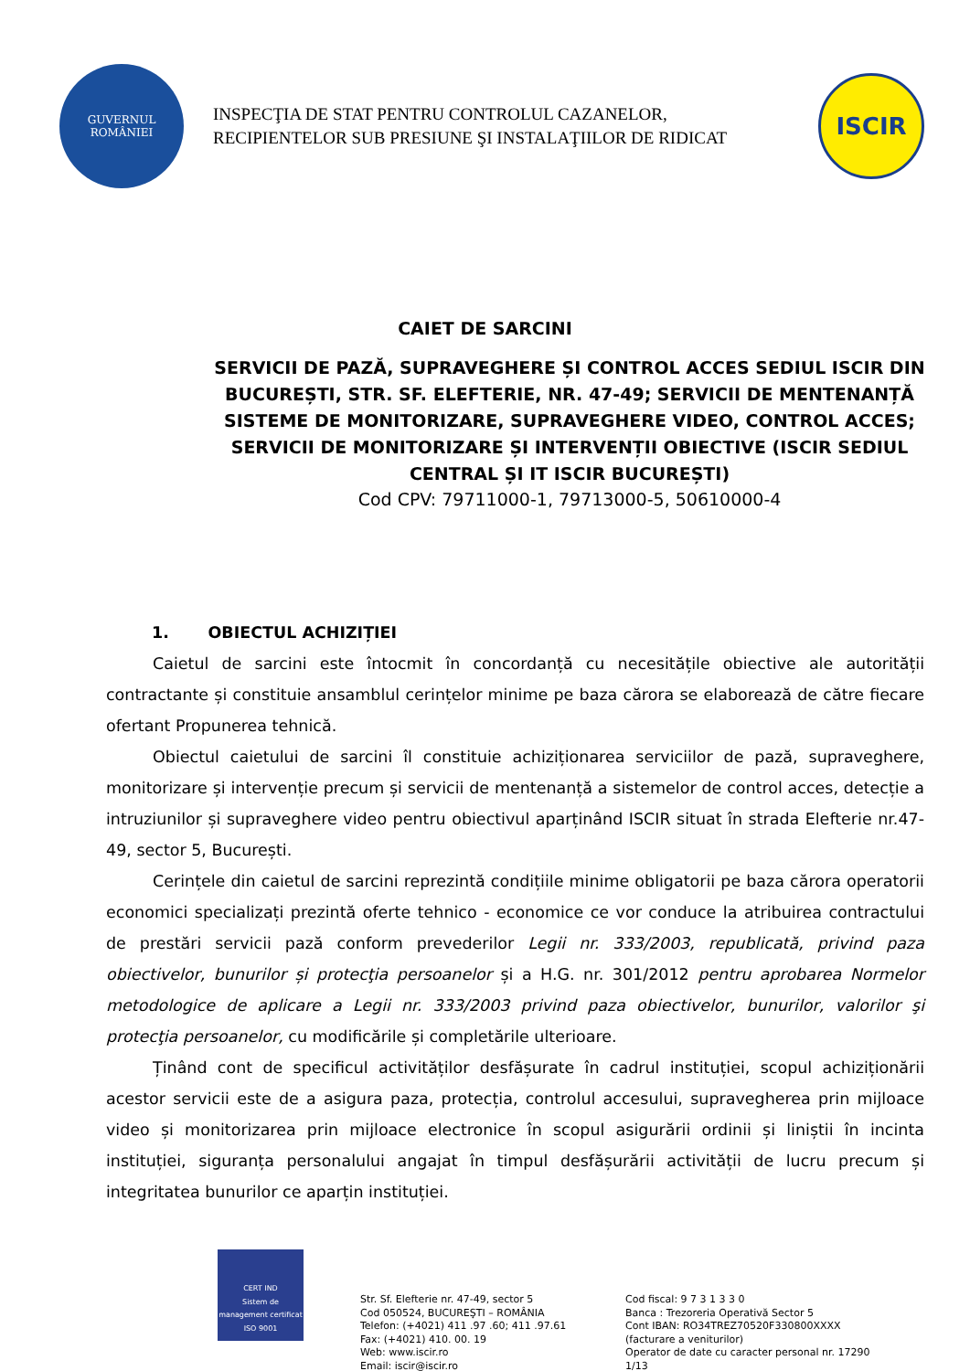GUVERNUL
ROMÂNIEI
INSPECŢIA DE STAT PENTRU CONTROLUL CAZANELOR,
RECIPIENTELOR SUB PRESIUNE ŞI INSTALAŢIILOR DE RIDICAT
ISCIR
CAIET DE SARCINI
SERVICII DE PAZĂ, SUPRAVEGHERE ȘI CONTROL ACCES SEDIUL ISCIR DIN BUCUREȘTI, STR. SF. ELEFTERIE, NR. 47-49; SERVICII DE MENTENANȚĂ SISTEME DE MONITORIZARE, SUPRAVEGHERE VIDEO, CONTROL ACCES; SERVICII DE MONITORIZARE ȘI INTERVENȚII OBIECTIVE (ISCIR SEDIUL CENTRAL ȘI IT ISCIR BUCUREȘTI)
Cod CPV: 79711000-1, 79713000-5, 50610000-4
1. OBIECTUL ACHIZIȚIEI
Caietul de sarcini este întocmit în concordanță cu necesitățile obiective ale autorității contractante și constituie ansamblul cerințelor minime pe baza cărora se elaborează de către fiecare ofertant Propunerea tehnică.
Obiectul caietului de sarcini îl constituie achiziționarea serviciilor de pază, supraveghere, monitorizare și intervenție precum și servicii de mentenanță a sistemelor de control acces, detecție a intruziunilor și supraveghere video pentru obiectivul aparținând ISCIR situat în strada Elefterie nr.47-49, sector 5, București.
Cerințele din caietul de sarcini reprezintă condițiile minime obligatorii pe baza cărora operatorii economici specializați prezintă oferte tehnico - economice ce vor conduce la atribuirea contractului de prestări servicii pază conform prevederilor Legii nr. 333/2003, republicată, privind paza obiectivelor, bunurilor și protecţia persoanelor și a H.G. nr. 301/2012 pentru aprobarea Normelor metodologice de aplicare a Legii nr. 333/2003 privind paza obiectivelor, bunurilor, valorilor şi protecţia persoanelor, cu modificările și completările ulterioare.
Ținând cont de specificul activităților desfășurate în cadrul instituției, scopul achiziționării acestor servicii este de a asigura paza, protecția, controlul accesului, supravegherea prin mijloace video și monitorizarea prin mijloace electronice în scopul asigurării ordinii și liniștii în incinta instituției, siguranța personalului angajat în timpul desfășurării activității de lucru precum și integritatea bunurilor ce aparțin instituției.
CERT IND
Sistem de management certificat
ISO 9001
Str. Sf. Elefterie nr. 47-49, sector 5
Cod 050524, BUCUREŞTI – ROMÂNIA
Telefon: (+4021) 411 .97 .60; 411 .97.61
Fax: (+4021) 410. 00. 19
Web: www.iscir.ro
Email: iscir@iscir.ro
Cod fiscal: 9 7 3 1 3 3 0
Banca : Trezoreria Operativă Sector 5
Cont IBAN: RO34TREZ70520F330800XXXX
(facturare a veniturilor)
Operator de date cu caracter personal nr. 17290
1/13